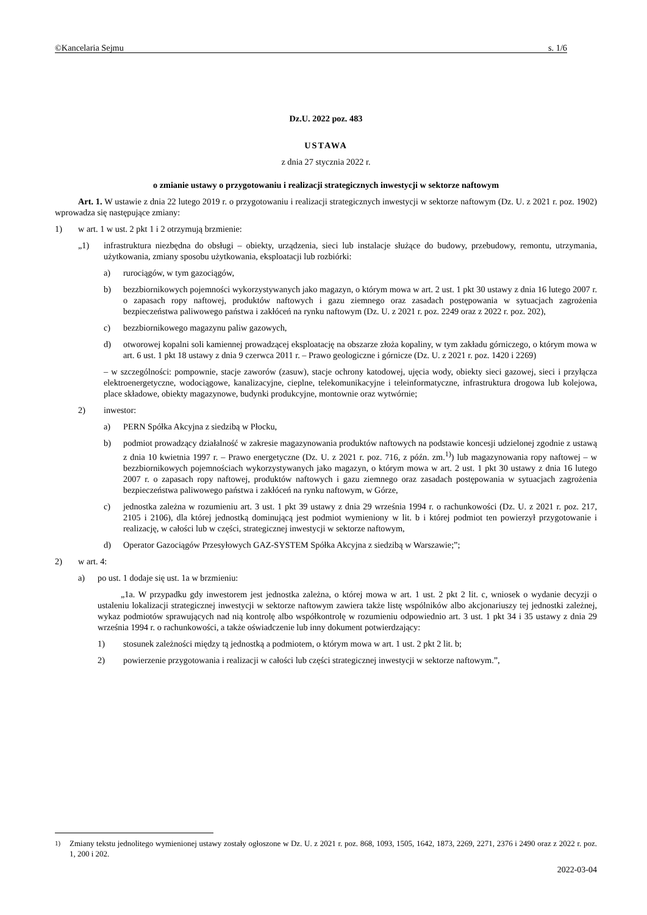©Kancelaria Sejmu s. 1/6
Dz.U. 2022 poz. 483
USTAWA
z dnia 27 stycznia 2022 r.
o zmianie ustawy o przygotowaniu i realizacji strategicznych inwestycji w sektorze naftowym
Art. 1. W ustawie z dnia 22 lutego 2019 r. o przygotowaniu i realizacji strategicznych inwestycji w sektorze naftowym (Dz. U. z 2021 r. poz. 1902) wprowadza się następujące zmiany:
1) w art. 1 w ust. 2 pkt 1 i 2 otrzymują brzmienie:
„1) infrastruktura niezbędna do obsługi – obiekty, urządzenia, sieci lub instalacje służące do budowy, przebudowy, remontu, utrzymania, użytkowania, zmiany sposobu użytkowania, eksploatacji lub rozbiórki:
a) rurociągów, w tym gazociągów,
b) bezzbiornikowych pojemności wykorzystywanych jako magazyn, o którym mowa w art. 2 ust. 1 pkt 30 ustawy z dnia 16 lutego 2007 r. o zapasach ropy naftowej, produktów naftowych i gazu ziemnego oraz zasadach postępowania w sytuacjach zagrożenia bezpieczeństwa paliwowego państwa i zakłóceń na rynku naftowym (Dz. U. z 2021 r. poz. 2249 oraz z 2022 r. poz. 202),
c) bezzbiornikowego magazynu paliw gazowych,
d) otworowej kopalni soli kamiennej prowadzącej eksploatację na obszarze złoża kopaliny, w tym zakładu górniczego, o którym mowa w art. 6 ust. 1 pkt 18 ustawy z dnia 9 czerwca 2011 r. – Prawo geologiczne i górnicze (Dz. U. z 2021 r. poz. 1420 i 2269)
– w szczególności: pompownie, stacje zaworów (zasuw), stacje ochrony katodowej, ujęcia wody, obiekty sieci gazowej, sieci i przyłącza elektroenergetyczne, wodociągowe, kanalizacyjne, cieplne, telekomunikacyjne i teleinformatyczne, infrastruktura drogowa lub kolejowa, place składowe, obiekty magazynowe, budynki produkcyjne, montownie oraz wytwórnie;
2) inwestor:
a) PERN Spółka Akcyjna z siedzibą w Płocku,
b) podmiot prowadzący działalność w zakresie magazynowania produktów naftowych na podstawie koncesji udzielonej zgodnie z ustawą z dnia 10 kwietnia 1997 r. – Prawo energetyczne (Dz. U. z 2021 r. poz. 716, z późn. zm.<sup>1)</sup>) lub magazynowania ropy naftowej – w bezzbiornikowych pojemnościach wykorzystywanych jako magazyn, o którym mowa w art. 2 ust. 1 pkt 30 ustawy z dnia 16 lutego 2007 r. o zapasach ropy naftowej, produktów naftowych i gazu ziemnego oraz zasadach postępowania w sytuacjach zagrożenia bezpieczeństwa paliwowego państwa i zakłóceń na rynku naftowym, w Górze,
c) jednostka zależna w rozumieniu art. 3 ust. 1 pkt 39 ustawy z dnia 29 września 1994 r. o rachunkowości (Dz. U. z 2021 r. poz. 217, 2105 i 2106), dla której jednostką dominującą jest podmiot wymieniony w lit. b i której podmiot ten powierzył przygotowanie i realizację, w całości lub w części, strategicznej inwestycji w sektorze naftowym,
d) Operator Gazociągów Przesyłowych GAZ-SYSTEM Spółka Akcyjna z siedzibą w Warszawie;”;
2) w art. 4:
a) po ust. 1 dodaje się ust. 1a w brzmieniu:
„1a. W przypadku gdy inwestorem jest jednostka zależna, o której mowa w art. 1 ust. 2 pkt 2 lit. c, wniosek o wydanie decyzji o ustaleniu lokalizacji strategicznej inwestycji w sektorze naftowym zawiera także listę wspólników albo akcjonariuszy tej jednostki zależnej, wykaz podmiotów sprawujących nad nią kontrolę albo współkontrolę w rozumieniu odpowiednio art. 3 ust. 1 pkt 34 i 35 ustawy z dnia 29 września 1994 r. o rachunkowości, a także oświadczenie lub inny dokument potwierdzający:
1) stosunek zależności między tą jednostką a podmiotem, o którym mowa w art. 1 ust. 2 pkt 2 lit. b;
2) powierzenie przygotowania i realizacji w całości lub części strategicznej inwestycji w sektorze naftowym.”,
<sup>1)</sup> Zmiany tekstu jednolitego wymienionej ustawy zostały ogłoszone w Dz. U. z 2021 r. poz. 868, 1093, 1505, 1642, 1873, 2269, 2271, 2376 i 2490 oraz z 2022 r. poz. 1, 200 i 202.
2022-03-04